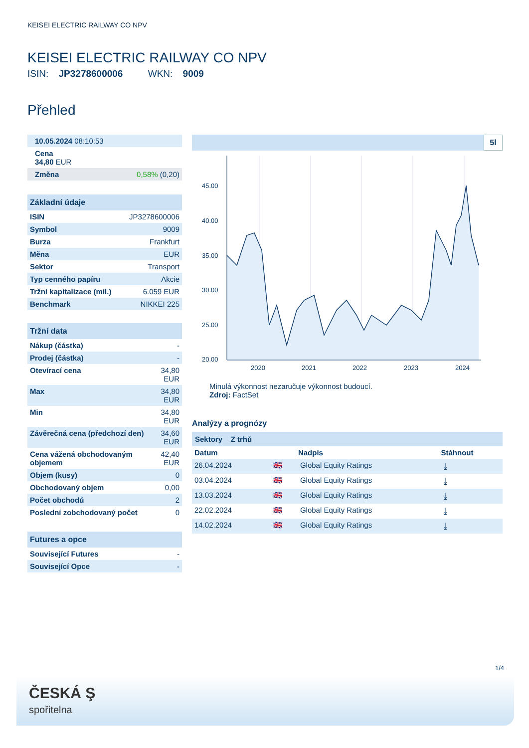KEISEI ELECTRIC RAILWAY CO NPV
KEISEI ELECTRIC RAILWAY CO NPV
ISIN: JP3278600006 WKN: 9009
Přehled
| 10.05.2024 08:10:53 |
| Cena 34,80 EUR |
| Změna | 0,58% (0,20) |
Základní údaje
| ISIN | JP3278600006 |
| Symbol | 9009 |
| Burza | Frankfurt |
| Měna | EUR |
| Sektor | Transport |
| Typ cenného papíru | Akcie |
| Tržní kapitalizace (mil.) | 6.059 EUR |
| Benchmark | NIKKEI 225 |
Tržní data
| Nákup (částka) | - |
| Prodej (částka) | - |
| Otevírací cena | 34,80 EUR |
| Max | 34,80 EUR |
| Min | 34,80 EUR |
| Závěrečná cena (předchozí den) | 34,60 EUR |
| Cena vážená obchodovaným objemem | 42,40 EUR |
| Objem (kusy) | 0 |
| Obchodovaný objem | 0,00 |
| Počet obchodů | 2 |
| Poslední zobchodovaný počet | 0 |
Futures a opce
| Související Futures | - |
| Související Opce | - |
5l
45.00
40.00
35.00
30.00
25.00
20.00
2020
2021
2022
2023
2024
Minulá výkonnost nezaručuje výkonnost budoucí.
Zdroj: FactSet
Analýzy a prognózy
Sektory Z trhů
| Datum | | Nadpis | Stáhnout |
| --- | --- | --- | --- |
| 26.04.2024 | 🇬🇧 | Global Equity Ratings | ⤓ |
| 03.04.2024 | 🇬🇧 | Global Equity Ratings | ⤓ |
| 13.03.2024 | 🇬🇧 | Global Equity Ratings | ⤓ |
| 22.02.2024 | 🇬🇧 | Global Equity Ratings | ⤓ |
| 14.02.2024 | 🇬🇧 | Global Equity Ratings | ⤓ |
1/4
ČESKÁ Ş
spořitelna